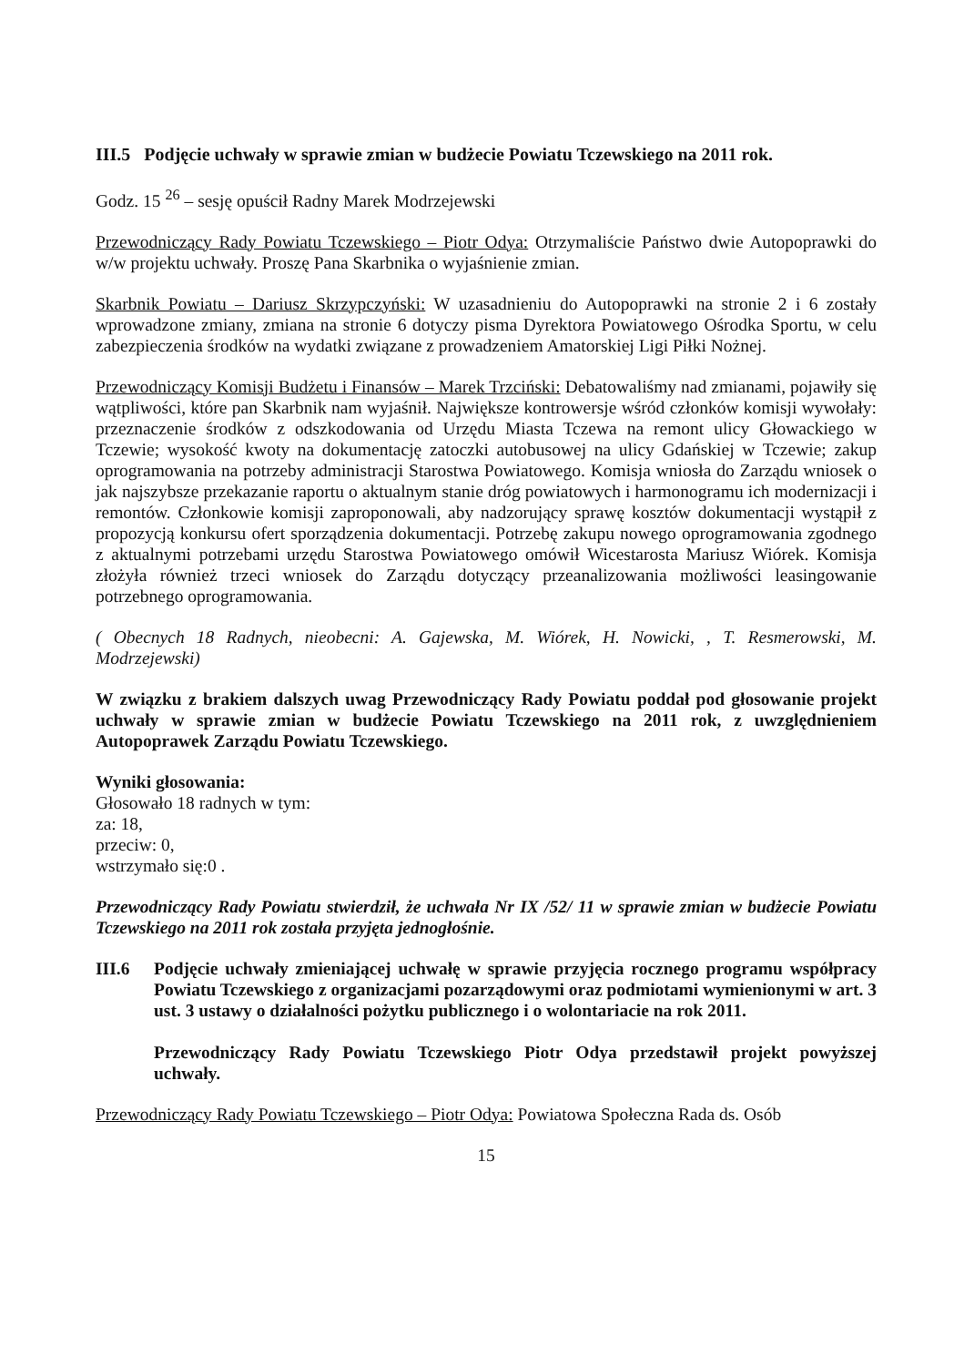III.5 Podjęcie uchwały w sprawie zmian w budżecie Powiatu Tczewskiego na 2011 rok.
Godz. 15 <sup>26</sup> – sesję opuścił Radny Marek Modrzejewski
Przewodniczący Rady Powiatu Tczewskiego – Piotr Odya: Otrzymaliście Państwo dwie Autopoprawki do w/w projektu uchwały. Proszę Pana Skarbnika o wyjaśnienie zmian.
Skarbnik Powiatu – Dariusz Skrzypczyński: W uzasadnieniu do Autopoprawki na stronie 2 i 6 zostały wprowadzone zmiany, zmiana na stronie 6 dotyczy pisma Dyrektora Powiatowego Ośrodka Sportu, w celu zabezpieczenia środków na wydatki związane z prowadzeniem Amatorskiej Ligi Piłki Nożnej.
Przewodniczący Komisji Budżetu i Finansów – Marek Trzciński: Debatowaliśmy nad zmianami, pojawiły się wątpliwości, które pan Skarbnik nam wyjaśnił. Największe kontrowersje wśród członków komisji wywołały: przeznaczenie środków z odszkodowania od Urzędu Miasta Tczewa na remont ulicy Głowackiego w Tczewie; wysokość kwoty na dokumentację zatoczki autobusowej na ulicy Gdańskiej w Tczewie; zakup oprogramowania na potrzeby administracji Starostwa Powiatowego. Komisja wniosła do Zarządu wniosek o jak najszybsze przekazanie raportu o aktualnym stanie dróg powiatowych i harmonogramu ich modernizacji i remontów. Członkowie komisji zaproponowali, aby nadzorujący sprawę kosztów dokumentacji wystąpił z propozycją konkursu ofert sporządzenia dokumentacji. Potrzebę zakupu nowego oprogramowania zgodnego z aktualnymi potrzebami urzędu Starostwa Powiatowego omówił Wicestarosta Mariusz Wiórek. Komisja złożyła również trzeci wniosek do Zarządu dotyczący przeanalizowania możliwości leasingowanie potrzebnego oprogramowania.
( Obecnych 18 Radnych, nieobecni: A. Gajewska, M. Wiórek, H. Nowicki, , T. Resmerowski, M. Modrzejewski)
W związku z brakiem dalszych uwag Przewodniczący Rady Powiatu poddał pod głosowanie projekt uchwały w sprawie zmian w budżecie Powiatu Tczewskiego na 2011 rok, z uwzględnieniem Autopoprawek Zarządu Powiatu Tczewskiego.
Wyniki głosowania:
Głosowało 18 radnych w tym:
za: 18,
przeciw: 0,
wstrzymało się:0 .
Przewodniczący Rady Powiatu stwierdził, że uchwała Nr IX /52/ 11 w sprawie zmian w budżecie Powiatu Tczewskiego na 2011 rok została przyjęta jednogłośnie.
III.6 Podjęcie uchwały zmieniającej uchwałę w sprawie przyjęcia rocznego programu współpracy Powiatu Tczewskiego z organizacjami pozarządowymi oraz podmiotami wymienionymi w art. 3 ust. 3 ustawy o działalności pożytku publicznego i o wolontariacie na rok 2011.
Przewodniczący Rady Powiatu Tczewskiego Piotr Odya przedstawił projekt powyższej uchwały.
Przewodniczący Rady Powiatu Tczewskiego – Piotr Odya: Powiatowa Społeczna Rada ds. Osób
15